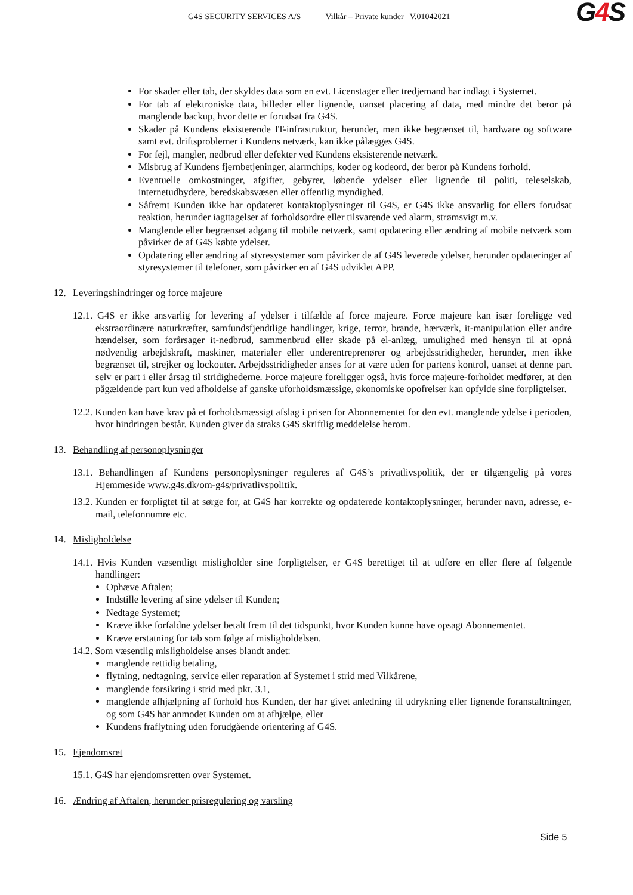G4S SECURITY SERVICES A/S Vilkår – Private kunder V.01042021
G4 S
For skader eller tab, der skyldes data som en evt. Licenstager eller tredjemand har indlagt i Systemet.
For tab af elektroniske data, billeder eller lignende, uanset placering af data, med mindre det beror på manglende backup, hvor dette er forudsat fra G4S.
Skader på Kundens eksisterende IT-infrastruktur, herunder, men ikke begrænset til, hardware og software samt evt. driftsproblemer i Kundens netværk, kan ikke pålægges G4S.
For fejl, mangler, nedbrud eller defekter ved Kundens eksisterende netværk.
Misbrug af Kundens fjernbetjeninger, alarmchips, koder og kodeord, der beror på Kundens forhold.
Eventuelle omkostninger, afgifter, gebyrer, løbende ydelser eller lignende til politi, teleselskab, internetudbydere, beredskabsvæsen eller offentlig myndighed.
Såfremt Kunden ikke har opdateret kontaktoplysninger til G4S, er G4S ikke ansvarlig for ellers forudsat reaktion, herunder iagttagelser af forholdsordre eller tilsvarende ved alarm, strømsvigt m.v.
Manglende eller begrænset adgang til mobile netværk, samt opdatering eller ændring af mobile netværk som påvirker de af G4S købte ydelser.
Opdatering eller ændring af styresystemer som påvirker de af G4S leverede ydelser, herunder opdateringer af styresystemer til telefoner, som påvirker en af G4S udviklet APP.
12. Leveringshindringer og force majeure
12.1. G4S er ikke ansvarlig for levering af ydelser i tilfælde af force majeure. Force majeure kan især foreligge ved ekstraordinære naturkræfter, samfundsfjendtlige handlinger, krige, terror, brande, hærværk, it-manipulation eller andre hændelser, som forårsager it-nedbrud, sammenbrud eller skade på el-anlæg, umulighed med hensyn til at opnå nødvendig arbejdskraft, maskiner, materialer eller underentreprenører og arbejdsstridigheder, herunder, men ikke begrænset til, strejker og lockouter. Arbejdsstridigheder anses for at være uden for partens kontrol, uanset at denne part selv er part i eller årsag til stridighederne. Force majeure foreligger også, hvis force majeure-forholdet medfører, at den pågældende part kun ved afholdelse af ganske uforholdsmæssige, økonomiske opofrelser kan opfylde sine forpligtelser.
12.2. Kunden kan have krav på et forholdsmæssigt afslag i prisen for Abonnementet for den evt. manglende ydelse i perioden, hvor hindringen består. Kunden giver da straks G4S skriftlig meddelelse herom.
13. Behandling af personoplysninger
13.1. Behandlingen af Kundens personoplysninger reguleres af G4S’s privatlivspolitik, der er tilgængelig på vores Hjemmeside www.g4s.dk/om-g4s/privatlivspolitik.
13.2. Kunden er forpligtet til at sørge for, at G4S har korrekte og opdaterede kontaktoplysninger, herunder navn, adresse, e-mail, telefonnumre etc.
14. Misligholdelse
14.1. Hvis Kunden væsentligt misligholder sine forpligtelser, er G4S berettiget til at udføre en eller flere af følgende handlinger:
Ophæve Aftalen;
Indstille levering af sine ydelser til Kunden;
Nedtage Systemet;
Kræve ikke forfaldne ydelser betalt frem til det tidspunkt, hvor Kunden kunne have opsagt Abonnementet.
Kræve erstatning for tab som følge af misligholdelsen.
14.2. Som væsentlig misligholdelse anses blandt andet:
manglende rettidig betaling,
flytning, nedtagning, service eller reparation af Systemet i strid med Vilkårene,
manglende forsikring i strid med pkt. 3.1,
manglende afhjælpning af forhold hos Kunden, der har givet anledning til udrykning eller lignende foranstaltninger, og som G4S har anmodet Kunden om at afhjælpe, eller
Kundens fraflytning uden forudgående orientering af G4S.
15. Ejendomsret
15.1. G4S har ejendomsretten over Systemet.
16. Ændring af Aftalen, herunder prisregulering og varsling
Side 5